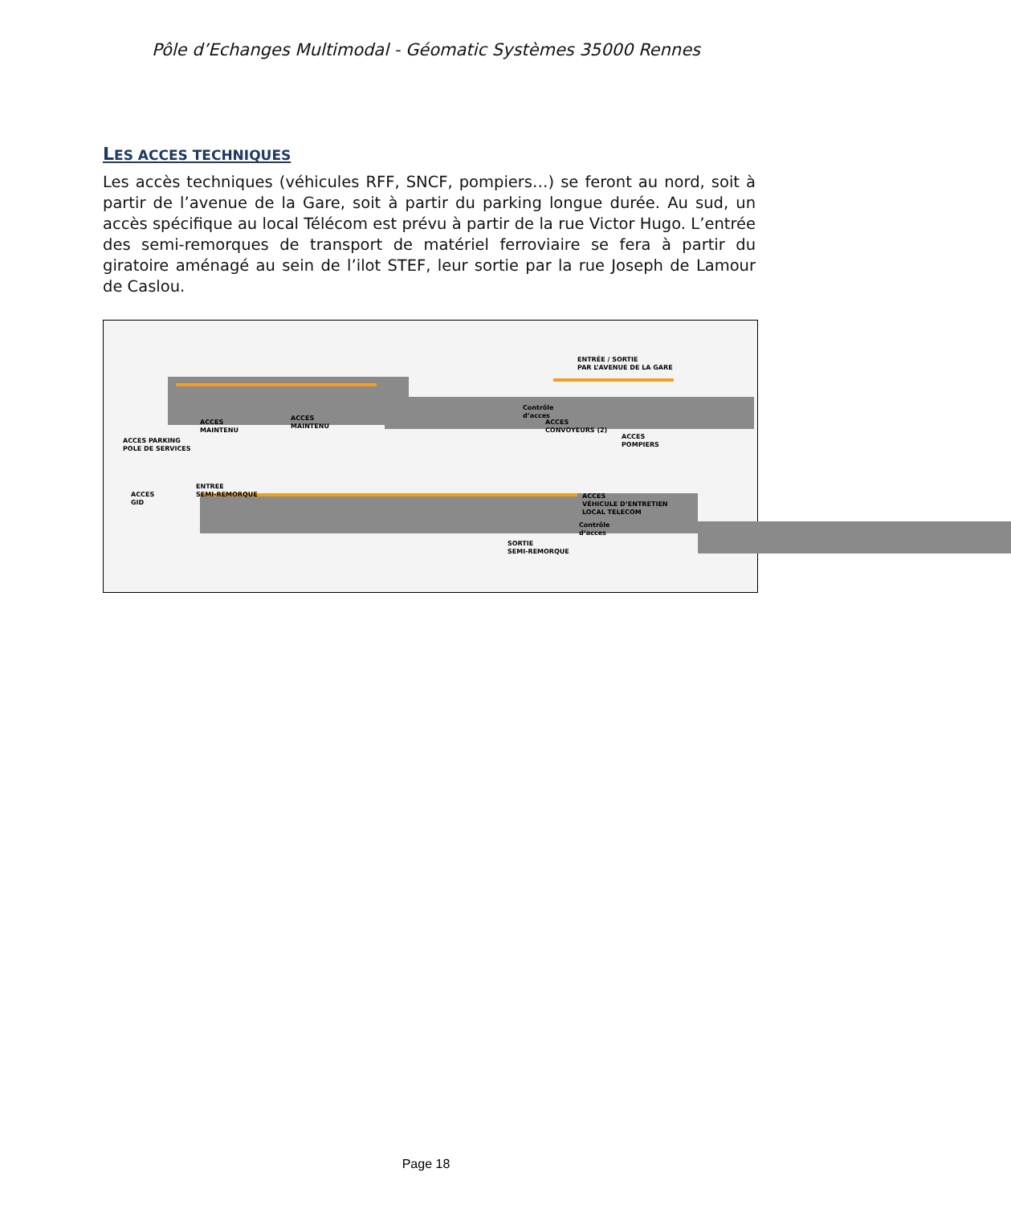Pôle d’Echanges Multimodal - Géomatic Systèmes 35000 Rennes
LES ACCES TECHNIQUES
Les accès techniques (véhicules RFF, SNCF, pompiers…) se feront au nord, soit à partir de l’avenue de la Gare, soit à partir du parking longue durée. Au sud, un accès spécifique au local Télécom est prévu à partir de la rue Victor Hugo. L’entrée des semi-remorques de transport de matériel ferroviaire se fera à partir du giratoire aménagé au sein de l’ilot STEF, leur sortie par la rue Joseph de Lamour de Caslou.
ENTRÉE / SORTIE
PAR L’AVENUE DE LA GARE
ACCES
MAINTENU
ACCES
MAINTENU
ACCES PARKING
POLE DE SERVICES
Contrôle
d’acces
ACCES
CONVOYEURS (2)
ACCES
POMPIERS
ACCES
GID
ENTREE
SEMI-REMORQUE
ACCES
VÉHICULE D’ENTRETIEN
LOCAL TELECOM
Contrôle
d’acces
SORTIE
SEMI-REMORQUE
Page 18